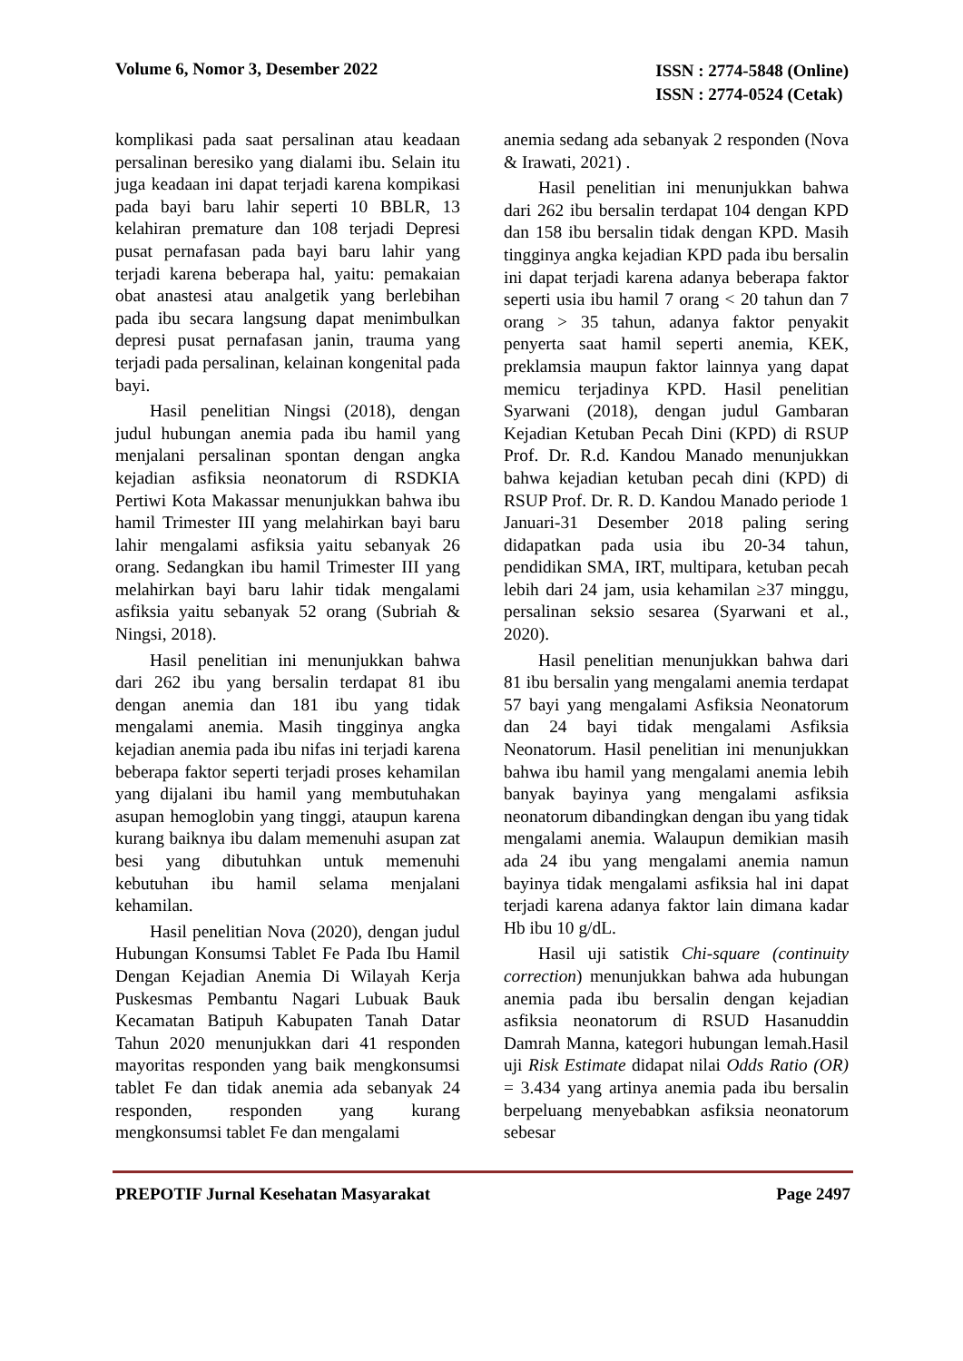Volume 6, Nomor 3, Desember 2022
ISSN : 2774-5848 (Online)
ISSN : 2774-0524 (Cetak)
komplikasi pada saat persalinan atau keadaan persalinan beresiko yang dialami ibu. Selain itu juga keadaan ini dapat terjadi karena kompikasi pada bayi baru lahir seperti 10 BBLR, 13 kelahiran premature dan 108 terjadi Depresi pusat pernafasan pada bayi baru lahir yang terjadi karena beberapa hal, yaitu: pemakaian obat anastesi atau analgetik yang berlebihan pada ibu secara langsung dapat menimbulkan depresi pusat pernafasan janin, trauma yang terjadi pada persalinan, kelainan kongenital pada bayi.
Hasil penelitian Ningsi (2018), dengan judul hubungan anemia pada ibu hamil yang menjalani persalinan spontan dengan angka kejadian asfiksia neonatorum di RSDKIA Pertiwi Kota Makassar menunjukkan bahwa ibu hamil Trimester III yang melahirkan bayi baru lahir mengalami asfiksia yaitu sebanyak 26 orang. Sedangkan ibu hamil Trimester III yang melahirkan bayi baru lahir tidak mengalami asfiksia yaitu sebanyak 52 orang (Subriah & Ningsi, 2018).
Hasil penelitian ini menunjukkan bahwa dari 262 ibu yang bersalin terdapat 81 ibu dengan anemia dan 181 ibu yang tidak mengalami anemia. Masih tingginya angka kejadian anemia pada ibu nifas ini terjadi karena beberapa faktor seperti terjadi proses kehamilan yang dijalani ibu hamil yang membutuhakan asupan hemoglobin yang tinggi, ataupun karena kurang baiknya ibu dalam memenuhi asupan zat besi yang dibutuhkan untuk memenuhi kebutuhan ibu hamil selama menjalani kehamilan.
Hasil penelitian Nova (2020), dengan judul Hubungan Konsumsi Tablet Fe Pada Ibu Hamil Dengan Kejadian Anemia Di Wilayah Kerja Puskesmas Pembantu Nagari Lubuak Bauk Kecamatan Batipuh Kabupaten Tanah Datar Tahun 2020 menunjukkan dari 41 responden mayoritas responden yang baik mengkonsumsi tablet Fe dan tidak anemia ada sebanyak 24 responden, responden yang kurang mengkonsumsi tablet Fe dan mengalami
anemia sedang ada sebanyak 2 responden (Nova & Irawati, 2021) .
Hasil penelitian ini menunjukkan bahwa dari 262 ibu bersalin terdapat 104 dengan KPD dan 158 ibu bersalin tidak dengan KPD. Masih tingginya angka kejadian KPD pada ibu bersalin ini dapat terjadi karena adanya beberapa faktor seperti usia ibu hamil 7 orang < 20 tahun dan 7 orang > 35 tahun, adanya faktor penyakit penyerta saat hamil seperti anemia, KEK, preklamsia maupun faktor lainnya yang dapat memicu terjadinya KPD. Hasil penelitian Syarwani (2018), dengan judul Gambaran Kejadian Ketuban Pecah Dini (KPD) di RSUP Prof. Dr. R.d. Kandou Manado menunjukkan bahwa kejadian ketuban pecah dini (KPD) di RSUP Prof. Dr. R. D. Kandou Manado periode 1 Januari-31 Desember 2018 paling sering didapatkan pada usia ibu 20-34 tahun, pendidikan SMA, IRT, multipara, ketuban pecah lebih dari 24 jam, usia kehamilan ≥37 minggu, persalinan seksio sesarea (Syarwani et al., 2020).
Hasil penelitian menunjukkan bahwa dari 81 ibu bersalin yang mengalami anemia terdapat 57 bayi yang mengalami Asfiksia Neonatorum dan 24 bayi tidak mengalami Asfiksia Neonatorum. Hasil penelitian ini menunjukkan bahwa ibu hamil yang mengalami anemia lebih banyak bayinya yang mengalami asfiksia neonatorum dibandingkan dengan ibu yang tidak mengalami anemia. Walaupun demikian masih ada 24 ibu yang mengalami anemia namun bayinya tidak mengalami asfiksia hal ini dapat terjadi karena adanya faktor lain dimana kadar Hb ibu 10 g/dL.
Hasil uji satistik Chi-square (continuity correction) menunjukkan bahwa ada hubungan anemia pada ibu bersalin dengan kejadian asfiksia neonatorum di RSUD Hasanuddin Damrah Manna, kategori hubungan lemah.Hasil uji Risk Estimate didapat nilai Odds Ratio (OR) = 3.434 yang artinya anemia pada ibu bersalin berpeluang menyebabkan asfiksia neonatorum sebesar
PREPOTIF Jurnal Kesehatan Masyarakat
Page 2497